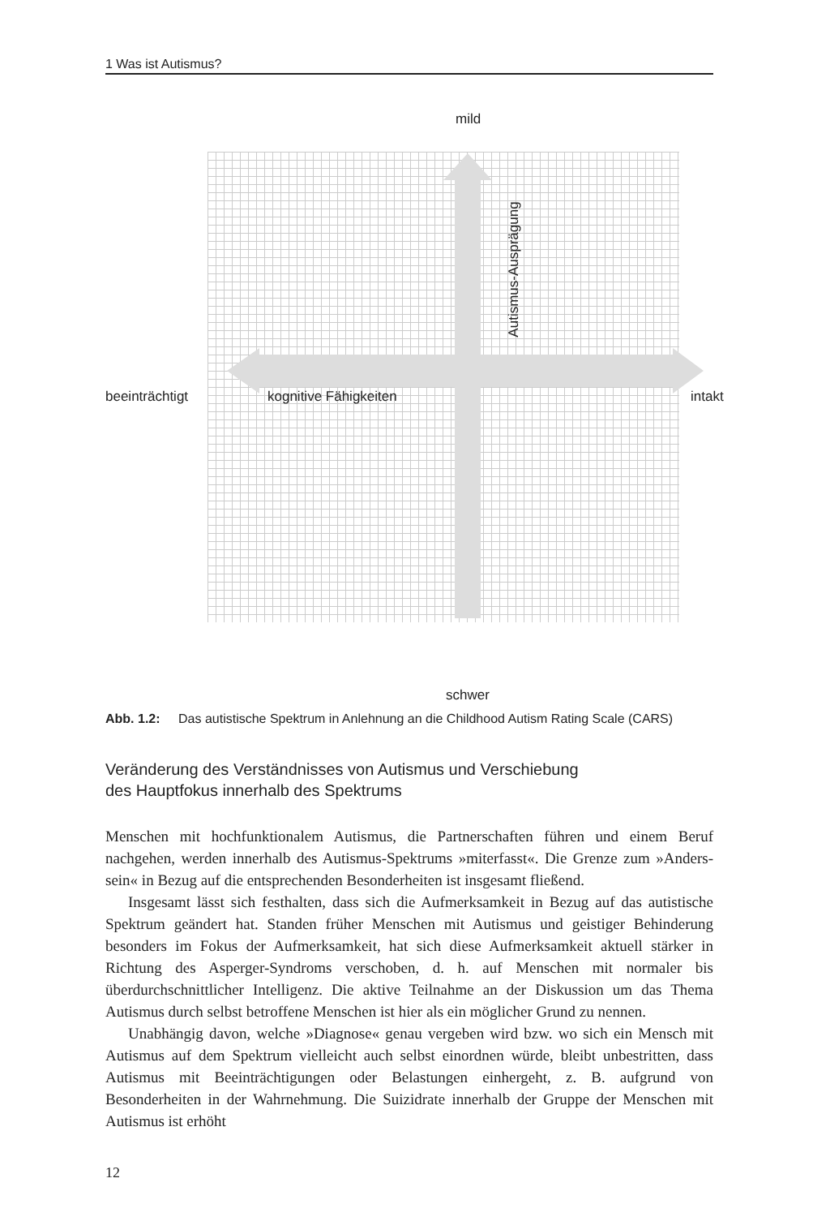1 Was ist Autismus?
mild
beeinträchtigt kognitive Fähigkeiten intakt
Autismus-Ausprägung
schwer
Abb. 1.2: Das autistische Spektrum in Anlehnung an die Childhood Autism Rating Scale (CARS)
Veränderung des Verständnisses von Autismus und Verschiebung
des Hauptfokus innerhalb des Spektrums
Menschen mit hochfunktionalem Autismus, die Partnerschaften führen und einem Beruf nachgehen, werden innerhalb des Autismus-Spektrums »miterfasst«. Die Grenze zum »Anders-sein« in Bezug auf die entsprechenden Besonderheiten ist insgesamt fließend.
Insgesamt lässt sich festhalten, dass sich die Aufmerksamkeit in Bezug auf das autistische Spektrum geändert hat. Standen früher Menschen mit Autismus und geistiger Behinderung besonders im Fokus der Aufmerksamkeit, hat sich diese Aufmerksamkeit aktuell stärker in Richtung des Asperger-Syndroms verschoben, d. h. auf Menschen mit normaler bis überdurchschnittlicher Intelligenz. Die aktive Teilnahme an der Diskussion um das Thema Autismus durch selbst betroffene Menschen ist hier als ein möglicher Grund zu nennen.
Unabhängig davon, welche »Diagnose« genau vergeben wird bzw. wo sich ein Mensch mit Autismus auf dem Spektrum vielleicht auch selbst einordnen würde, bleibt unbestritten, dass Autismus mit Beeinträchtigungen oder Belastungen einhergeht, z. B. aufgrund von Besonderheiten in der Wahrnehmung. Die Suizidrate innerhalb der Gruppe der Menschen mit Autismus ist erhöht
12